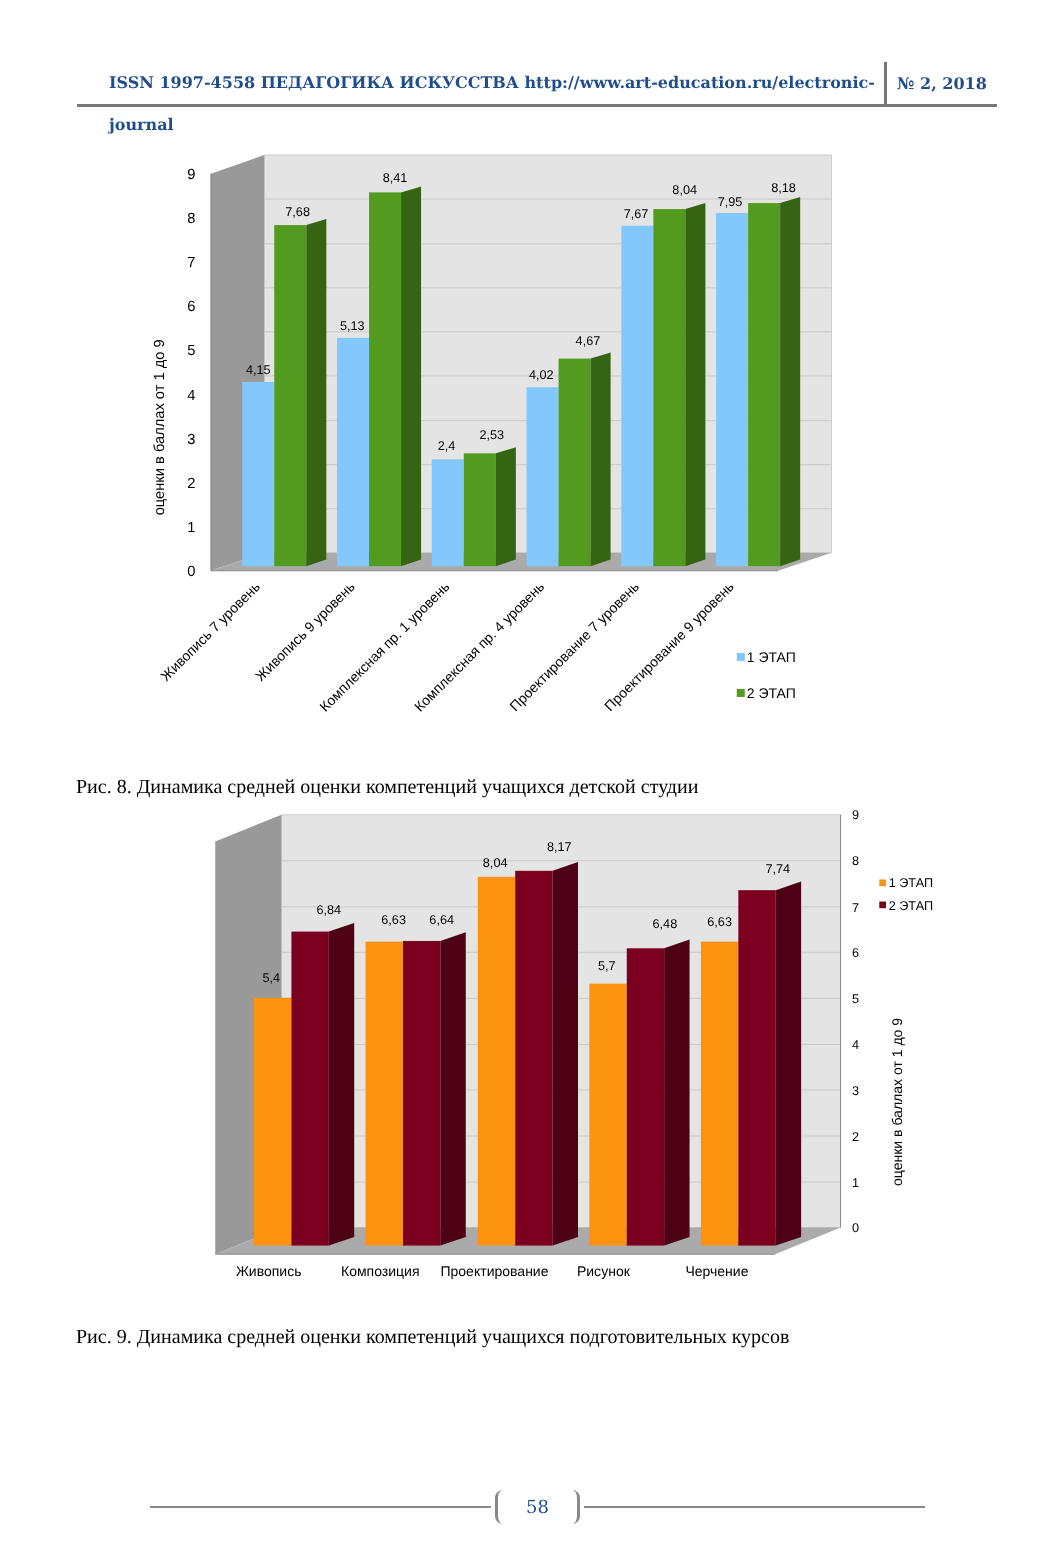ISSN 1997-4558 ПЕДАГОГИКА ИСКУССТВА http://www.art-education.ru/electronic-journal
№ 2, 2018
0
1
2
3
4
5
6
7
8
9
оценки в баллах от 1 до 9
4,15
7,68
5,13
8,41
2,4
2,53
4,02
4,67
7,67
8,04
7,95
8,18
Живопись 7 уровень
Живопись 9 уровень
Комплексная пр. 1 уровень
Комплексная пр. 4 уровень
Проектирование 7 уровень
Проектирование 9 уровень
1 ЭТАП
2 ЭТАП
Рис. 8. Динамика средней оценки компетенций учащихся детской студии
0
1
2
3
4
5
6
7
8
9
оценки в баллах от 1 до 9
5,4
6,84
6,63
6,64
8,04
8,17
5,7
6,48
6,63
7,74
Живопись
Композиция
Проектирование
Рисунок
Черчение
1 ЭТАП
2 ЭТАП
Рис. 9. Динамика средней оценки компетенций учащихся подготовительных курсов
58